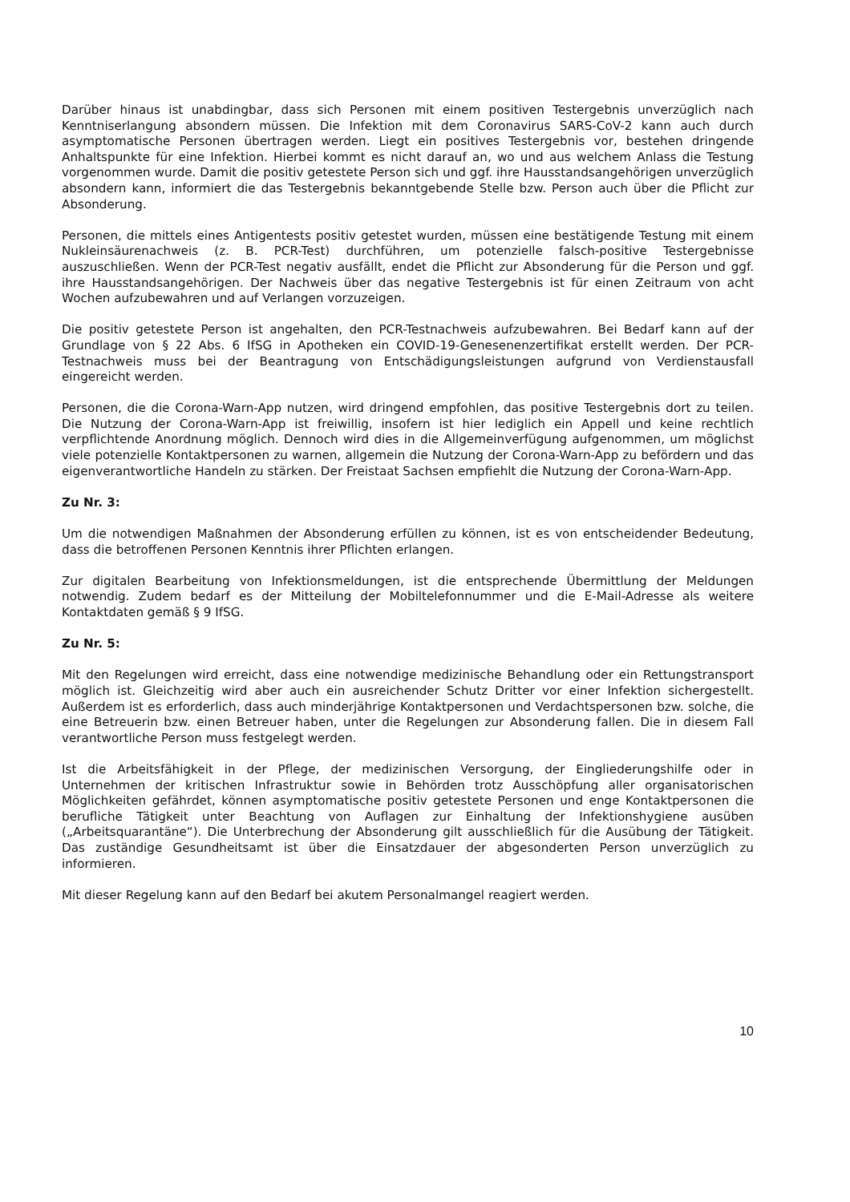Darüber hinaus ist unabdingbar, dass sich Personen mit einem positiven Testergebnis unverzüglich nach Kenntniserlangung absondern müssen. Die Infektion mit dem Coronavirus SARS-CoV-2 kann auch durch asymptomatische Personen übertragen werden. Liegt ein positives Testergebnis vor, bestehen dringende Anhaltspunkte für eine Infektion. Hierbei kommt es nicht darauf an, wo und aus welchem Anlass die Testung vorgenommen wurde. Damit die positiv getestete Person sich und ggf. ihre Hausstandsangehörigen unverzüglich absondern kann, informiert die das Testergebnis bekanntgebende Stelle bzw. Person auch über die Pflicht zur Absonderung.
Personen, die mittels eines Antigentests positiv getestet wurden, müssen eine bestätigende Testung mit einem Nukleinsäurenachweis (z. B. PCR-Test) durchführen, um potenzielle falsch-positive Testergebnisse auszuschließen. Wenn der PCR-Test negativ ausfällt, endet die Pflicht zur Absonderung für die Person und ggf. ihre Hausstandsangehörigen. Der Nachweis über das negative Testergebnis ist für einen Zeitraum von acht Wochen aufzubewahren und auf Verlangen vorzuzeigen.
Die positiv getestete Person ist angehalten, den PCR-Testnachweis aufzubewahren. Bei Bedarf kann auf der Grundlage von § 22 Abs. 6 IfSG in Apotheken ein COVID-19-Genesenenzertifikat erstellt werden. Der PCR-Testnachweis muss bei der Beantragung von Entschädigungsleistungen aufgrund von Verdienstausfall eingereicht werden.
Personen, die die Corona-Warn-App nutzen, wird dringend empfohlen, das positive Testergebnis dort zu teilen. Die Nutzung der Corona-Warn-App ist freiwillig, insofern ist hier lediglich ein Appell und keine rechtlich verpflichtende Anordnung möglich. Dennoch wird dies in die Allgemeinverfügung aufgenommen, um möglichst viele potenzielle Kontaktpersonen zu warnen, allgemein die Nutzung der Corona-Warn-App zu befördern und das eigenverantwortliche Handeln zu stärken. Der Freistaat Sachsen empfiehlt die Nutzung der Corona-Warn-App.
Zu Nr. 3:
Um die notwendigen Maßnahmen der Absonderung erfüllen zu können, ist es von entscheidender Bedeutung, dass die betroffenen Personen Kenntnis ihrer Pflichten erlangen.
Zur digitalen Bearbeitung von Infektionsmeldungen, ist die entsprechende Übermittlung der Meldungen notwendig. Zudem bedarf es der Mitteilung der Mobiltelefonnummer und die E-Mail-Adresse als weitere Kontaktdaten gemäß § 9 IfSG.
Zu Nr. 5:
Mit den Regelungen wird erreicht, dass eine notwendige medizinische Behandlung oder ein Rettungstransport möglich ist. Gleichzeitig wird aber auch ein ausreichender Schutz Dritter vor einer Infektion sichergestellt. Außerdem ist es erforderlich, dass auch minderjährige Kontaktpersonen und Verdachtspersonen bzw. solche, die eine Betreuerin bzw. einen Betreuer haben, unter die Regelungen zur Absonderung fallen. Die in diesem Fall verantwortliche Person muss festgelegt werden.
Ist die Arbeitsfähigkeit in der Pflege, der medizinischen Versorgung, der Eingliederungshilfe oder in Unternehmen der kritischen Infrastruktur sowie in Behörden trotz Ausschöpfung aller organisatorischen Möglichkeiten gefährdet, können asymptomatische positiv getestete Personen und enge Kontaktpersonen die berufliche Tätigkeit unter Beachtung von Auflagen zur Einhaltung der Infektionshygiene ausüben („Arbeitsquarantäne“). Die Unterbrechung der Absonderung gilt ausschließlich für die Ausübung der Tätigkeit. Das zuständige Gesundheitsamt ist über die Einsatzdauer der abgesonderten Person unverzüglich zu informieren.
Mit dieser Regelung kann auf den Bedarf bei akutem Personalmangel reagiert werden.
10